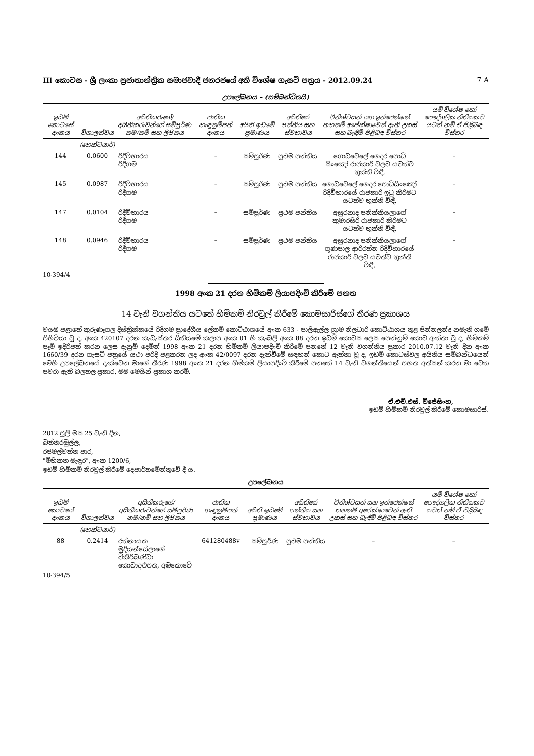III කොටස - ශ්‍රී ලංකා ප්‍රජාතාන්ත්‍රික සමාජවාදී ජනරජයේ අති විශේෂ ගැසට් පත්‍රය - 2012.09.24 7 A
උපලේඛනය – (සම්බන්ධිතයි)
| ඉඩම් කොටසේ අංකය | විශාලත්වය | අයිතිකරුගේ/අයිතිකරුවන්ගේ සම්පූර්ණ නම/නම් සහ ලිපිනය | ජාතික හැඳුනුම්පත් අංකය | අයිති ඉඩමේ ප්‍රමාණය | අයිතියේ පන්තිය සහ ස්වභාවය | විනිශ්චයන් සහ ඉන්ජෙන්ෂන් තහනම් අපේක්ෂාවෙන් ඇති උකස් සහ බැඳීම් පිළිබඳ විස්තර | යම් විශේෂ හෝ පෞද්ගලික නීතියකට යටත් නම් ඒ පිළිබඳ විස්තර |
| --- | --- | --- | --- | --- | --- | --- | --- |
| | (හෙක්ටයාර්) | | | | | | |
| 144 | 0.0600 | රිදීවිහාරය රිදීගම | – | සම්පූර්ණ | ප්‍රථම පන්තිය | ගොඩවෙලේ ගෙදර පොඩි සිංඤෝ රාජකාරි වලට යටත්ව භුක්ති විඳී, | – |
| 145 | 0.0987 | රිදීවිහාරය රිදීගම | – | සම්පූර්ණ | ප්‍රථම පන්තිය | ගොඩවෙලේ ගෙදර පොඩිසිංඤෝ රිදීවිහාරයේ රාජකාරි ඉටු කිරිමට යටත්ව භුක්ති විඳී, | – |
| 147 | 0.0104 | රිදීවිහාරය රිදීගම | – | සම්පූර්ණ | ප්‍රථම පන්තිය | අසුරනාද පනික්කියලාගේ කුමාරසිරි රාජකාරි කිරිමට යටත්ව භුක්ති විඳී, | – |
| 148 | 0.0946 | රිදීවිහාරය රිදීගම | – | සම්පූර්ණ | ප්‍රථම පන්තිය | අසුරනාද පනික්කියලාගේ ගුණපාල ආරිරත්න රිදීවිහාරයේ රාජකාරි වලට යටත්ව භුක්ති විඳී, | – |
10-394/4
1998 අංක 21 දරන හිමිකම් ලියාපදිංචි කිරීමේ පනත
14 වැනි වගන්තිය යටතේ හිමිකම් නිරවුල් කිරීමේ කොමසාරිස්ගේ තීරණ ප්‍රකාශය
වයඹ පළාතේ කුරුණෑගල දිස්ත්‍රික්කයේ රිදීගම ප්‍රාදේශීය ලේකම් කොට්ඨාශයේ අංක 633 - පාලිඇල්ල ග්‍රාම නිලධාරි කොට්ඨාශය තුළ පින්නලන්ද නමැති ගමේ පිහිටියා වූ ද, අංක 420107 දරන කැඩැස්තර සිතියමේ කලාප අංක 01 හි කැබලි අංක 88 දරන ඉඩම් කොටස ලෙස පෙන්නුම් කොට ඇත්තා වූ ද, හිමිකම් පෑම් ඉදිරිපත් කරන ලෙස දැනුම් දෙමින් 1998 අංක 21 දරන හිමිකම් ලියාපදිංචි කිරීමේ පනතේ 12 වැනි වගන්තිය ප්‍රකාර 2010.07.12 වැනි දින අංක 1660/39 දරන ගැසට් පත්‍රයේ යථා පරිදි පළකරන ලද අංක 42/0097 දරන දැන්වීමේ සඳහන් කොට ඇත්තා වූ ද, ඉඩම් කොටස්වල අයිතිය සම්බන්ධයෙන් මෙහි උපලේඛනයේ දැක්වෙන මාගේ තීරණ 1998 අංක 21 දරන හිමිකම් ලියාපදිංචි කිරීමේ පනතේ 14 වැනි වගන්තියෙන් පහත අත්සන් කරන මා වෙත පවරා ඇති බලතල ප්‍රකාර, මම මෙයින් ප්‍රකාශ කරමි.
ඒ.එච්.එස්. විජේසිංහ,
ඉඩම් හිමිකම් නිරවුල් කිරීමේ කොමසාරිස්.
2012 ජූලි මස 25 වැනි දින,
බත්තරමුල්ල,
රජමල්වත්ත පාර,
"මිහිකත මැඳුර", අංක 1200/6,
ඉඩම් හිමිකම් නිරවුල් කිරීමේ දෙපාර්තමේන්තුවේ දී ය.
උපලේඛනය
| ඉඩම් කොටසේ අංකය | විශාලත්වය | අයිතිකරුගේ/අයිතිකරුවන්ගේ සම්පූර්ණ නම/නම් සහ ලිපිනය | ජාතික හැඳුනුම්පත් අංකය | අයිති ඉඩමේ ප්‍රමාණය | අයිතියේ පන්තිය සහ ස්වභාවය | විනිශ්චයන් සහ ඉන්ජෙන්ෂන් තහනම් අපේක්ෂාවෙන් ඇති උකස් සහ බැඳීම් පිළිබඳ විස්තර | යම් විශේෂ හෝ පෞද්ගලික නීතියකට යටත් නම් ඒ පිළිබඳ විස්තර |
| --- | --- | --- | --- | --- | --- | --- | --- |
| | (හෙක්ටයාර්) | | | | | | |
| 88 | 0.2414 | රත්නායක මුදියන්සේලාගේ ටිකිරිබණ්ඩා කොටාදළුපත, අඹකොටේ | 641280488v | සම්පූර්ණ | ප්‍රථම පන්තිය | – | – |
10-394/5